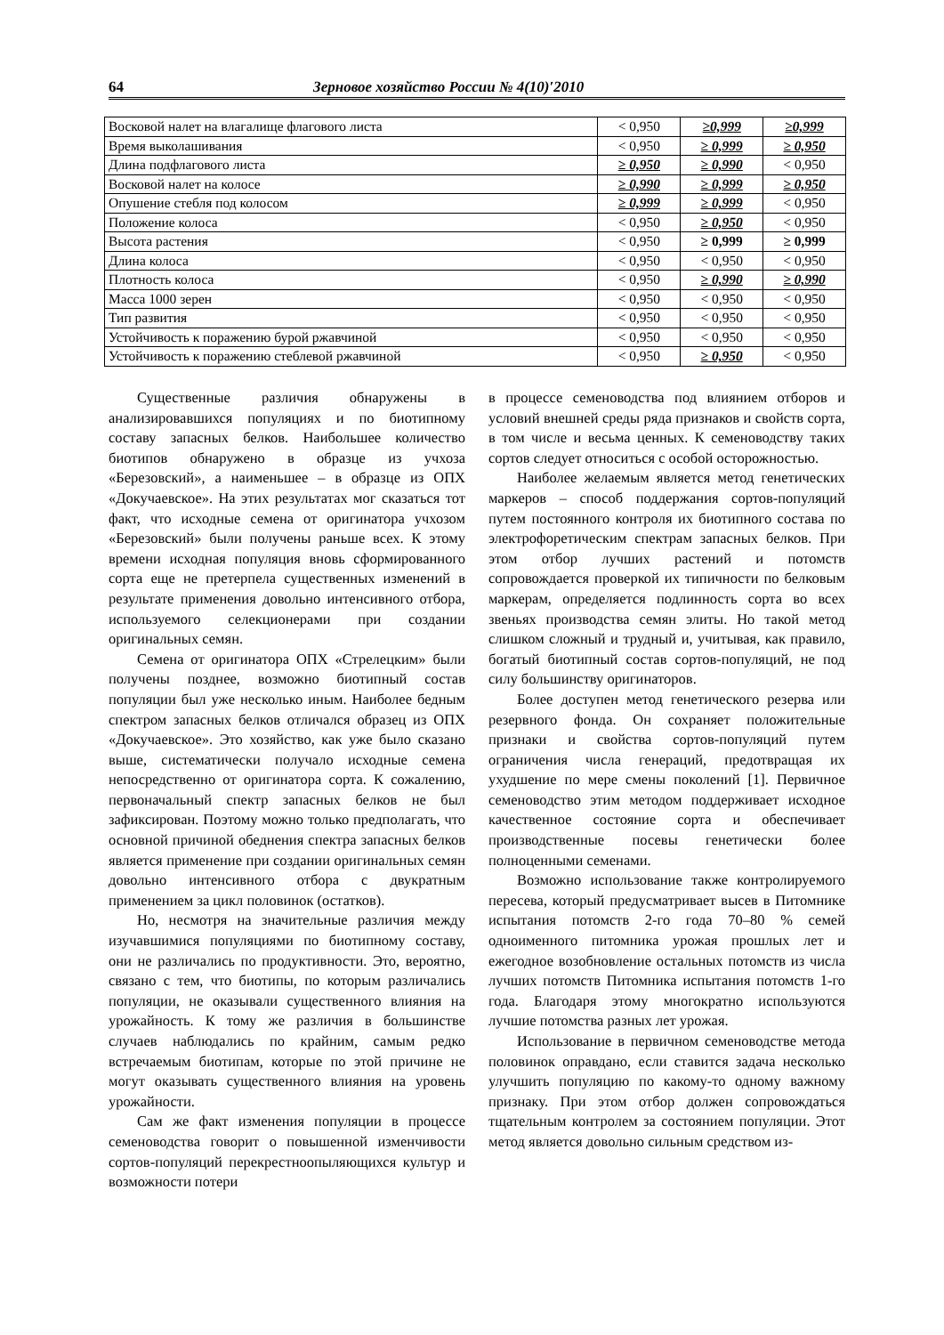64 Зерновое хозяйство России № 4(10)′2010
| Восковой налет на влагалище флагового листа | < 0,950 | ≥0,999 | ≥0,999 |
| Время выколашивания | < 0,950 | ≥ 0,999 | ≥ 0,950 |
| Длина подфлагового листа | ≥ 0,950 | ≥ 0,990 | < 0,950 |
| Восковой налет на колосе | ≥ 0,990 | ≥ 0,999 | ≥ 0,950 |
| Опушение стебля под колосом | ≥ 0,999 | ≥ 0,999 | < 0,950 |
| Положение колоса | < 0,950 | ≥ 0,950 | < 0,950 |
| Высота растения | < 0,950 | ≥ 0,999 | ≥ 0,999 |
| Длина колоса | < 0,950 | < 0,950 | < 0,950 |
| Плотность колоса | < 0,950 | ≥ 0,990 | ≥ 0,990 |
| Масса 1000 зерен | < 0,950 | < 0,950 | < 0,950 |
| Тип развития | < 0,950 | < 0,950 | < 0,950 |
| Устойчивость к поражению бурой ржавчиной | < 0,950 | < 0,950 | < 0,950 |
| Устойчивость к поражению стеблевой ржавчиной | < 0,950 | ≥ 0,950 | < 0,950 |
Существенные различия обнаружены в анализировавшихся популяциях и по биотипному составу запасных белков. Наибольшее количество биотипов обнаружено в образце из учхоза «Березовский», а наименьшее – в образце из ОПХ «Докучаевское». На этих результатах мог сказаться тот факт, что исходные семена от оригинатора учхозом «Березовский» были получены раньше всех. К этому времени исходная популяция вновь сформированного сорта еще не претерпела существенных изменений в результате применения довольно интенсивного отбора, используемого селекционерами при создании оригинальных семян.
Семена от оригинатора ОПХ «Стрелецким» были получены позднее, возможно биотипный состав популяции был уже несколько иным. Наиболее бедным спектром запасных белков отличался образец из ОПХ «Докучаевское». Это хозяйство, как уже было сказано выше, систематически получало исходные семена непосредственно от оригинатора сорта. К сожалению, первоначальный спектр запасных белков не был зафиксирован. Поэтому можно только предполагать, что основной причиной обеднения спектра запасных белков является применение при создании оригинальных семян довольно интенсивного отбора с двукратным применением за цикл половинок (остатков).
Но, несмотря на значительные различия между изучавшимися популяциями по биотипному составу, они не различались по продуктивности. Это, вероятно, связано с тем, что биотипы, по которым различались популяции, не оказывали существенного влияния на урожайность. К тому же различия в большинстве случаев наблюдались по крайним, самым редко встречаемым биотипам, которые по этой причине не могут оказывать существенного влияния на уровень урожайности.
Сам же факт изменения популяции в процессе семеноводства говорит о повышенной изменчивости сортов-популяций перекрестноопыляющихся культур и возможности потери
в процессе семеноводства под влиянием отборов и условий внешней среды ряда признаков и свойств сорта, в том числе и весьма ценных. К семеноводству таких сортов следует относиться с особой осторожностью.
Наиболее желаемым является метод генетических маркеров – способ поддержания сортов-популяций путем постоянного контроля их биотипного состава по электрофоретическим спектрам запасных белков. При этом отбор лучших растений и потомств сопровождается проверкой их типичности по белковым маркерам, определяется подлинность сорта во всех звеньях производства семян элиты. Но такой метод слишком сложный и трудный и, учитывая, как правило, богатый биотипный состав сортов-популяций, не под силу большинству оригинаторов.
Более доступен метод генетического резерва или резервного фонда. Он сохраняет положительные признаки и свойства сортов-популяций путем ограничения числа генераций, предотвращая их ухудшение по мере смены поколений [1]. Первичное семеноводство этим методом поддерживает исходное качественное состояние сорта и обеспечивает производственные посевы генетически более полноценными семенами.
Возможно использование также контролируемого пересева, который предусматривает высев в Питомнике испытания потомств 2-го года 70–80 % семей одноименного питомника урожая прошлых лет и ежегодное возобновление остальных потомств из числа лучших потомств Питомника испытания потомств 1-го года. Благодаря этому многократно используются лучшие потомства разных лет урожая.
Использование в первичном семеноводстве метода половинок оправдано, если ставится задача несколько улучшить популяцию по какому-то одному важному признаку. При этом отбор должен сопровождаться тщательным контролем за состоянием популяции. Этот метод является довольно сильным средством из-